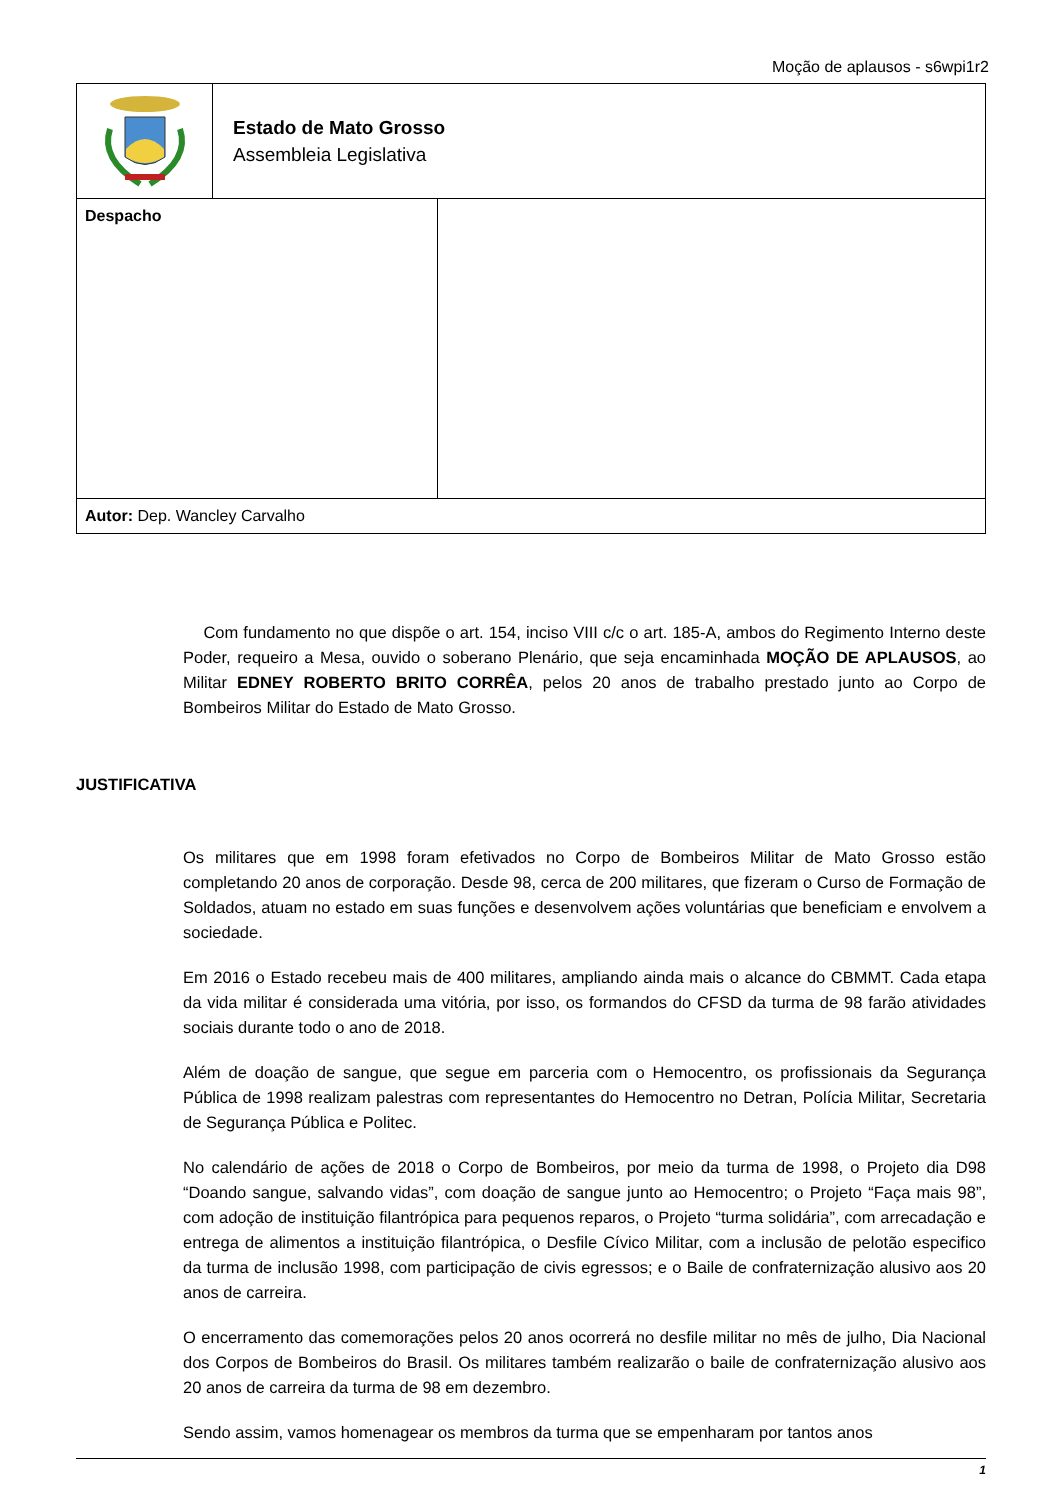Moção de aplausos - s6wpi1r2
| | Estado de Mato Grosso Assembleia Legislativa | |
| Despacho | | |
| Autor: Dep. Wancley Carvalho | | |
Com fundamento no que dispõe o art. 154, inciso VIII c/c o art. 185-A, ambos do Regimento Interno deste Poder, requeiro a Mesa, ouvido o soberano Plenário, que seja encaminhada MOÇÃO DE APLAUSOS, ao Militar EDNEY ROBERTO BRITO CORRÊA, pelos 20 anos de trabalho prestado junto ao Corpo de Bombeiros Militar do Estado de Mato Grosso.
JUSTIFICATIVA
Os militares que em 1998 foram efetivados no Corpo de Bombeiros Militar de Mato Grosso estão completando 20 anos de corporação. Desde 98, cerca de 200 militares, que fizeram o Curso de Formação de Soldados, atuam no estado em suas funções e desenvolvem ações voluntárias que beneficiam e envolvem a sociedade.
Em 2016 o Estado recebeu mais de 400 militares, ampliando ainda mais o alcance do CBMMT. Cada etapa da vida militar é considerada uma vitória, por isso, os formandos do CFSD da turma de 98 farão atividades sociais durante todo o ano de 2018.
Além de doação de sangue, que segue em parceria com o Hemocentro, os profissionais da Segurança Pública de 1998 realizam palestras com representantes do Hemocentro no Detran, Polícia Militar, Secretaria de Segurança Pública e Politec.
No calendário de ações de 2018 o Corpo de Bombeiros, por meio da turma de 1998, o Projeto dia D98 “Doando sangue, salvando vidas”, com doação de sangue junto ao Hemocentro; o Projeto “Faça mais 98”, com adoção de instituição filantrópica para pequenos reparos, o Projeto “turma solidária”, com arrecadação e entrega de alimentos a instituição filantrópica, o Desfile Cívico Militar, com a inclusão de pelotão especifico da turma de inclusão 1998, com participação de civis egressos; e o Baile de confraternização alusivo aos 20 anos de carreira.
O encerramento das comemorações pelos 20 anos ocorrerá no desfile militar no mês de julho, Dia Nacional dos Corpos de Bombeiros do Brasil. Os militares também realizarão o baile de confraternização alusivo aos 20 anos de carreira da turma de 98 em dezembro.
Sendo assim, vamos homenagear os membros da turma que se empenharam por tantos anos
1